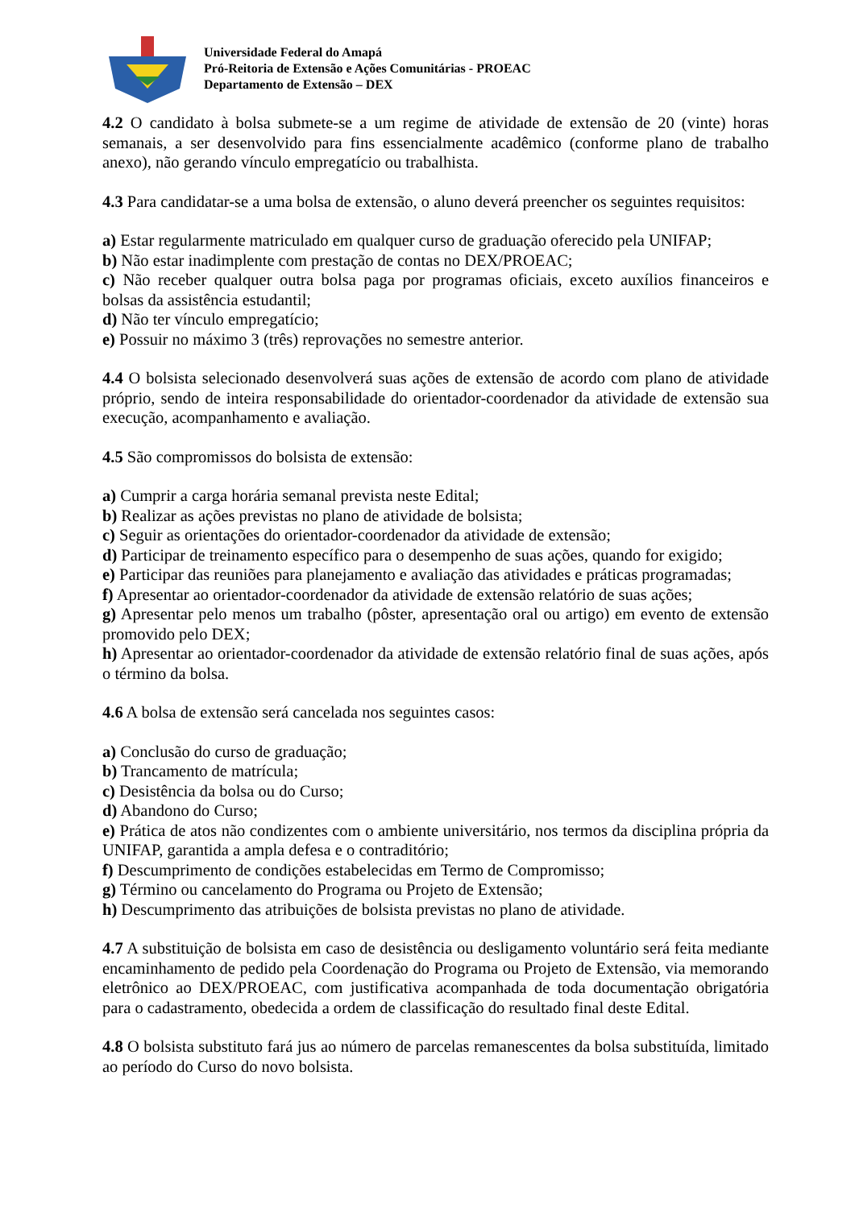Universidade Federal do Amapá
Pró-Reitoria de Extensão e Ações Comunitárias - PROEAC
Departamento de Extensão – DEX
4.2 O candidato à bolsa submete-se a um regime de atividade de extensão de 20 (vinte) horas semanais, a ser desenvolvido para fins essencialmente acadêmico (conforme plano de trabalho anexo), não gerando vínculo empregatício ou trabalhista.
4.3 Para candidatar-se a uma bolsa de extensão, o aluno deverá preencher os seguintes requisitos:
a) Estar regularmente matriculado em qualquer curso de graduação oferecido pela UNIFAP;
b) Não estar inadimplente com prestação de contas no DEX/PROEAC;
c) Não receber qualquer outra bolsa paga por programas oficiais, exceto auxílios financeiros e bolsas da assistência estudantil;
d) Não ter vínculo empregatício;
e) Possuir no máximo 3 (três) reprovações no semestre anterior.
4.4 O bolsista selecionado desenvolverá suas ações de extensão de acordo com plano de atividade próprio, sendo de inteira responsabilidade do orientador-coordenador da atividade de extensão sua execução, acompanhamento e avaliação.
4.5 São compromissos do bolsista de extensão:
a) Cumprir a carga horária semanal prevista neste Edital;
b) Realizar as ações previstas no plano de atividade de bolsista;
c) Seguir as orientações do orientador-coordenador da atividade de extensão;
d) Participar de treinamento específico para o desempenho de suas ações, quando for exigido;
e) Participar das reuniões para planejamento e avaliação das atividades e práticas programadas;
f) Apresentar ao orientador-coordenador da atividade de extensão relatório de suas ações;
g) Apresentar pelo menos um trabalho (pôster, apresentação oral ou artigo) em evento de extensão promovido pelo DEX;
h) Apresentar ao orientador-coordenador da atividade de extensão relatório final de suas ações, após o término da bolsa.
4.6 A bolsa de extensão será cancelada nos seguintes casos:
a) Conclusão do curso de graduação;
b) Trancamento de matrícula;
c) Desistência da bolsa ou do Curso;
d) Abandono do Curso;
e) Prática de atos não condizentes com o ambiente universitário, nos termos da disciplina própria da UNIFAP, garantida a ampla defesa e o contraditório;
f) Descumprimento de condições estabelecidas em Termo de Compromisso;
g) Término ou cancelamento do Programa ou Projeto de Extensão;
h) Descumprimento das atribuições de bolsista previstas no plano de atividade.
4.7 A substituição de bolsista em caso de desistência ou desligamento voluntário será feita mediante encaminhamento de pedido pela Coordenação do Programa ou Projeto de Extensão, via memorando eletrônico ao DEX/PROEAC, com justificativa acompanhada de toda documentação obrigatória para o cadastramento, obedecida a ordem de classificação do resultado final deste Edital.
4.8 O bolsista substituto fará jus ao número de parcelas remanescentes da bolsa substituída, limitado ao período do Curso do novo bolsista.